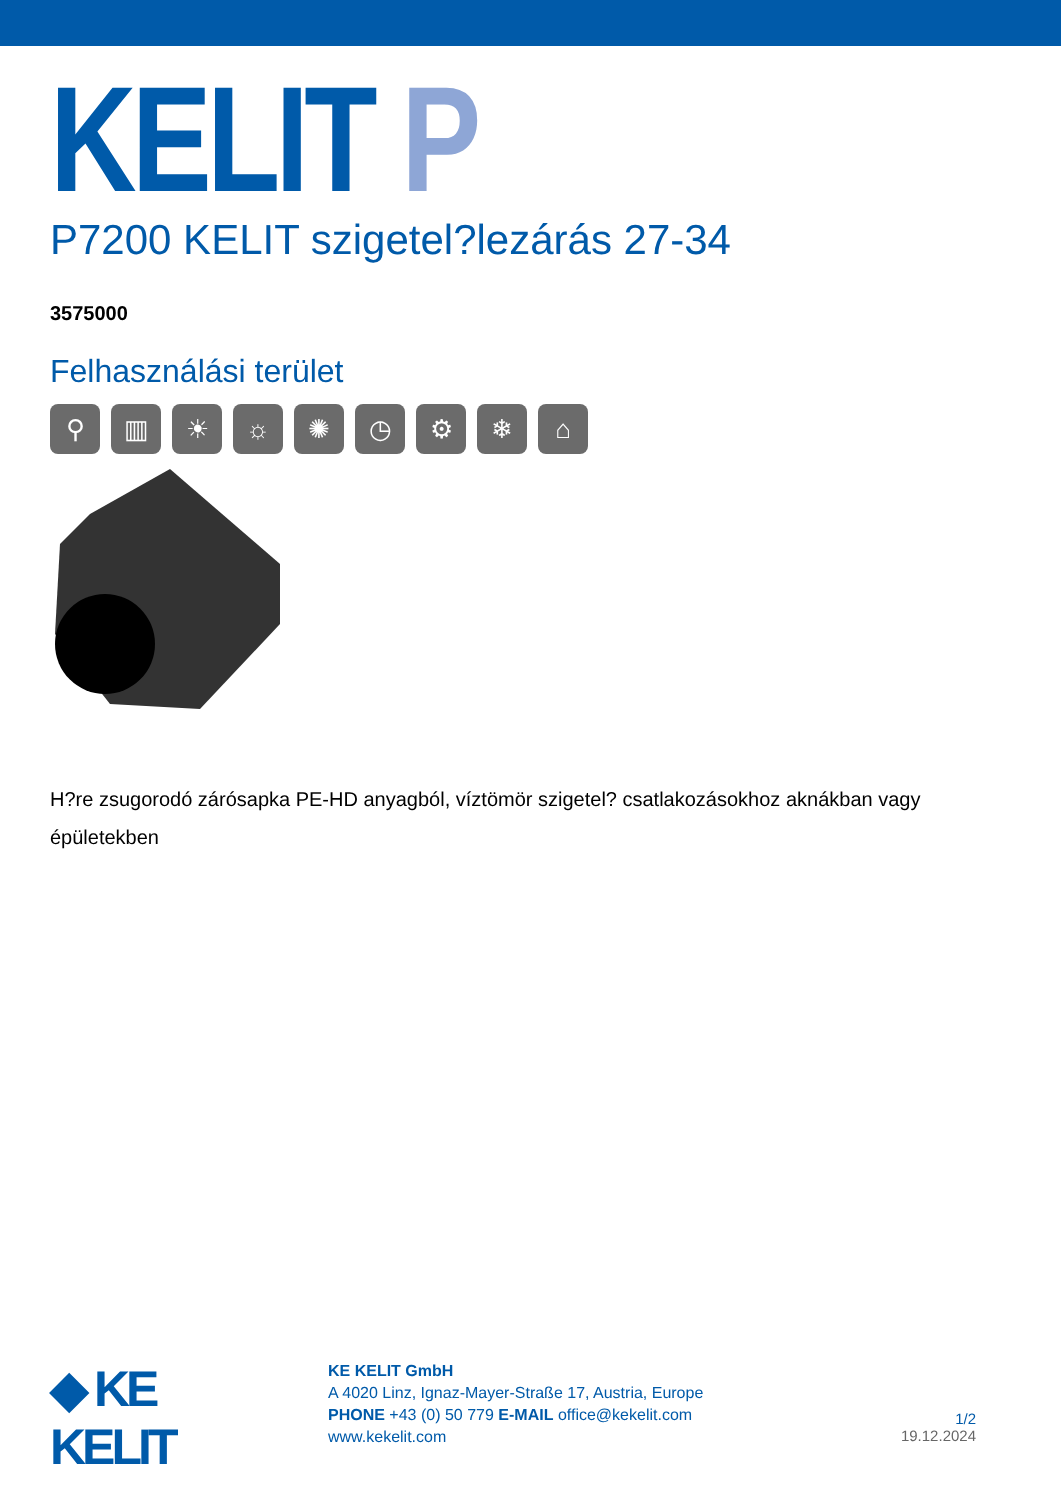KELIT P
P7200 KELIT szigetel?lezárás 27-34
3575000
Felhasználási terület
⚲ ▥ ☀ ☼ ✺ ◷ ⚙ ❄ ⌂
H?re zsugorodó zárósapka PE-HD anyagból, víztömör szigetel? csatlakozásokhoz aknákban vagy épületekben
◆ KE KELIT
KE KELIT GmbH
A 4020 Linz, Ignaz-Mayer-Straße 17, Austria, Europe
PHONE +43 (0) 50 779 E-MAIL office@kekelit.com
www.kekelit.com
1/2
19.12.2024